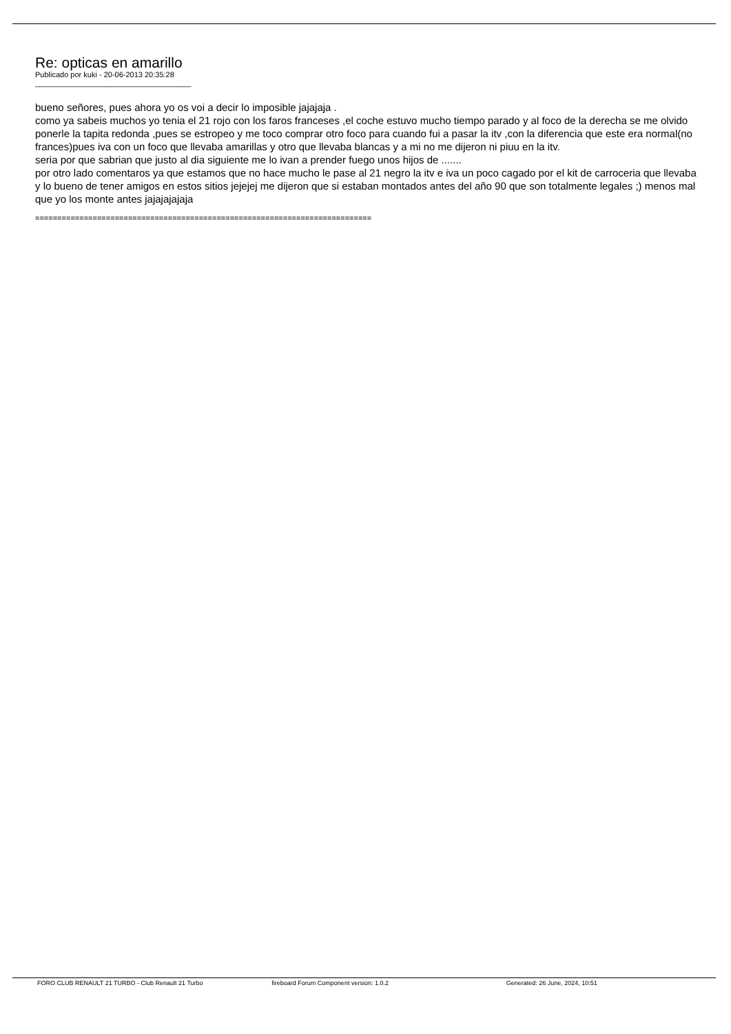Re: opticas en amarillo
Publicado por kuki - 20-06-2013 20:35:28
_____________________________________
bueno señores, pues ahora yo os voi a decir lo imposible jajajaja .
como ya sabeis muchos yo tenia el 21 rojo con los faros franceses ,el coche estuvo mucho tiempo parado y al foco de la derecha se me olvido ponerle la tapita redonda ,pues se estropeo y me toco comprar otro foco para cuando fui a pasar la itv ,con la diferencia que este era normal(no frances)pues iva con un foco que llevaba amarillas y otro que llevaba blancas y a mi no me dijeron ni piuu en la itv.
seria por que sabrian que justo al dia siguiente me lo ivan a prender fuego unos hijos de .......
por otro lado comentaros ya que estamos que no hace mucho le pase al 21 negro la itv e iva un poco cagado por el kit de carroceria que llevaba y lo bueno de tener amigos en estos sitios jejejej me dijeron que si estaban montados antes del año 90 que son totalmente legales ;) menos mal que yo los monte antes jajajajajaja
============================================================================
FORO CLUB RENAULT 21 TURBO - Club Renault 21 Turbo fireboard Forum Component version: 1.0.2 Generated: 26 June, 2024, 10:51